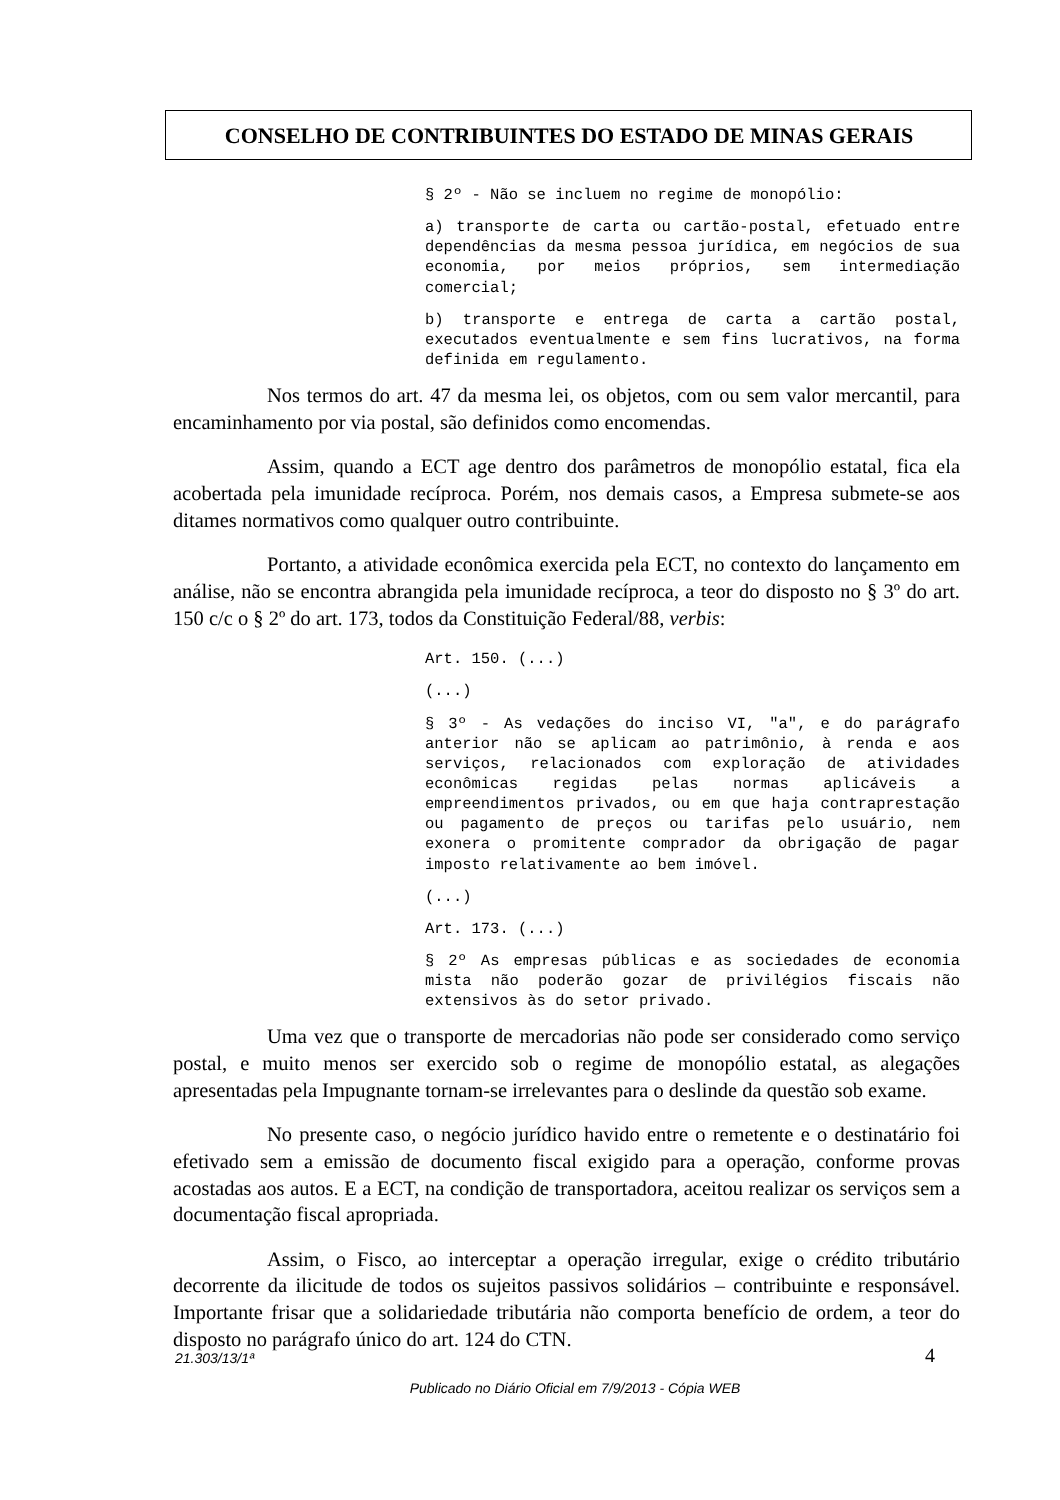CONSELHO DE CONTRIBUINTES DO ESTADO DE MINAS GERAIS
§ 2º - Não se incluem no regime de monopólio:
a) transporte de carta ou cartão-postal, efetuado entre dependências da mesma pessoa jurídica, em negócios de sua economia, por meios próprios, sem intermediação comercial;
b) transporte e entrega de carta a cartão postal, executados eventualmente e sem fins lucrativos, na forma definida em regulamento.
Nos termos do art. 47 da mesma lei, os objetos, com ou sem valor mercantil, para encaminhamento por via postal, são definidos como encomendas.
Assim, quando a ECT age dentro dos parâmetros de monopólio estatal, fica ela acobertada pela imunidade recíproca. Porém, nos demais casos, a Empresa submete-se aos ditames normativos como qualquer outro contribuinte.
Portanto, a atividade econômica exercida pela ECT, no contexto do lançamento em análise, não se encontra abrangida pela imunidade recíproca, a teor do disposto no § 3º do art. 150 c/c o § 2º do art. 173, todos da Constituição Federal/88, verbis:
Art. 150. (...)
(...)
§ 3º - As vedações do inciso VI, "a", e do parágrafo anterior não se aplicam ao patrimônio, à renda e aos serviços, relacionados com exploração de atividades econômicas regidas pelas normas aplicáveis a empreendimentos privados, ou em que haja contraprestação ou pagamento de preços ou tarifas pelo usuário, nem exonera o promitente comprador da obrigação de pagar imposto relativamente ao bem imóvel.
(...)
Art. 173. (...)
§ 2º As empresas públicas e as sociedades de economia mista não poderão gozar de privilégios fiscais não extensivos às do setor privado.
Uma vez que o transporte de mercadorias não pode ser considerado como serviço postal, e muito menos ser exercido sob o regime de monopólio estatal, as alegações apresentadas pela Impugnante tornam-se irrelevantes para o deslinde da questão sob exame.
No presente caso, o negócio jurídico havido entre o remetente e o destinatário foi efetivado sem a emissão de documento fiscal exigido para a operação, conforme provas acostadas aos autos. E a ECT, na condição de transportadora, aceitou realizar os serviços sem a documentação fiscal apropriada.
Assim, o Fisco, ao interceptar a operação irregular, exige o crédito tributário decorrente da ilicitude de todos os sujeitos passivos solidários – contribuinte e responsável. Importante frisar que a solidariedade tributária não comporta benefício de ordem, a teor do disposto no parágrafo único do art. 124 do CTN.
4 21.303/13/1ª
Publicado no Diário Oficial em 7/9/2013 - Cópia WEB